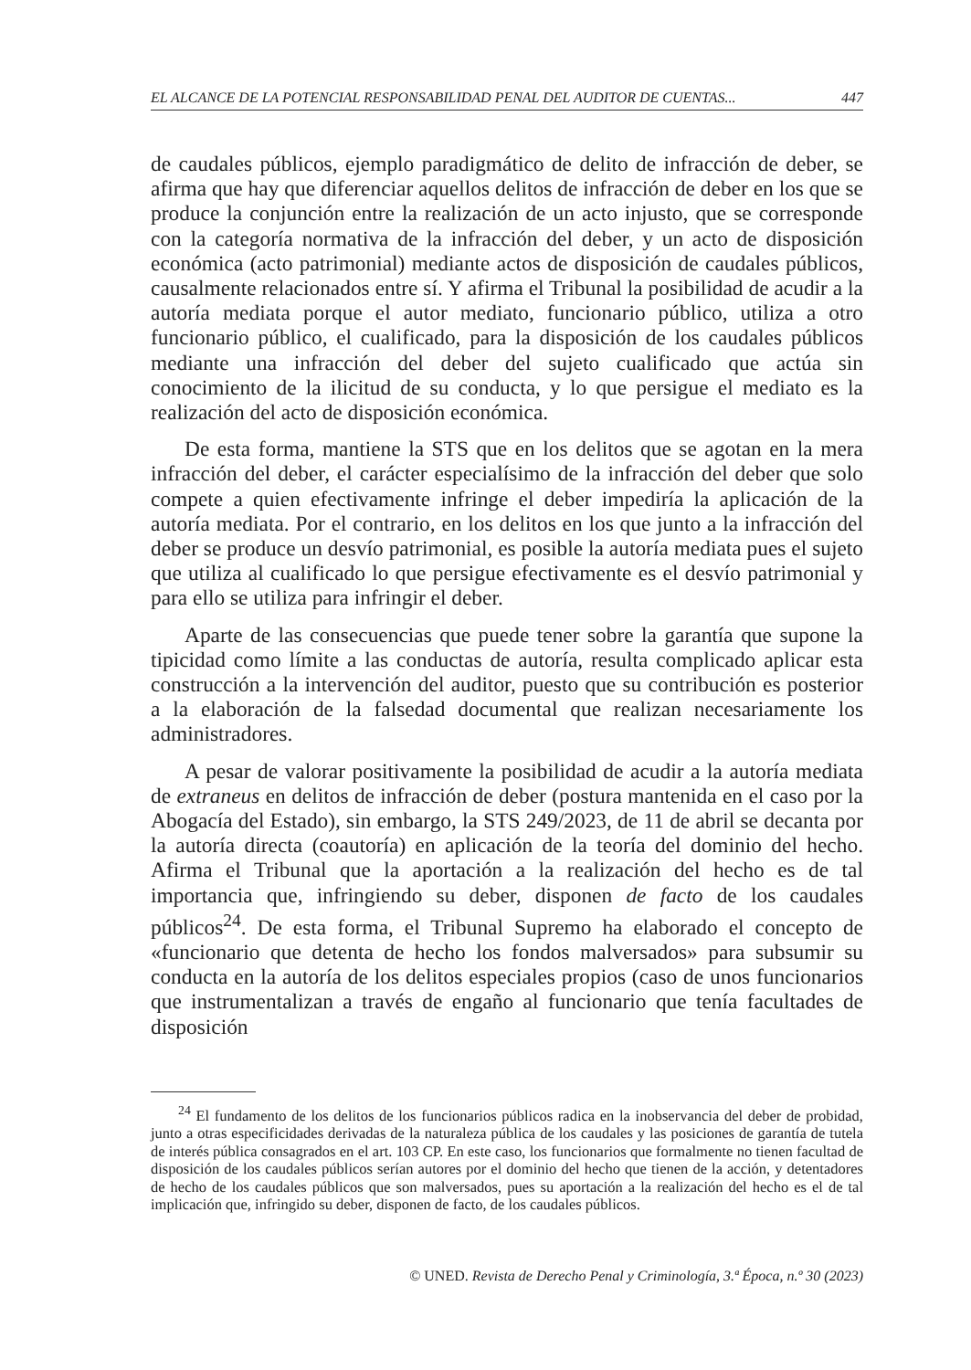EL ALCANCE DE LA POTENCIAL RESPONSABILIDAD PENAL DEL AUDITOR DE CUENTAS... 447
de caudales públicos, ejemplo paradigmático de delito de infracción de deber, se afirma que hay que diferenciar aquellos delitos de infracción de deber en los que se produce la conjunción entre la realización de un acto injusto, que se corresponde con la categoría normativa de la infracción del deber, y un acto de disposición económica (acto patrimonial) mediante actos de disposición de caudales públicos, causalmente relacionados entre sí. Y afirma el Tribunal la posibilidad de acudir a la autoría mediata porque el autor mediato, funcionario público, utiliza a otro funcionario público, el cualificado, para la disposición de los caudales públicos mediante una infracción del deber del sujeto cualificado que actúa sin conocimiento de la ilicitud de su conducta, y lo que persigue el mediato es la realización del acto de disposición económica.
De esta forma, mantiene la STS que en los delitos que se agotan en la mera infracción del deber, el carácter especialísimo de la infracción del deber que solo compete a quien efectivamente infringe el deber impediría la aplicación de la autoría mediata. Por el contrario, en los delitos en los que junto a la infracción del deber se produce un desvío patrimonial, es posible la autoría mediata pues el sujeto que utiliza al cualificado lo que persigue efectivamente es el desvío patrimonial y para ello se utiliza para infringir el deber.
Aparte de las consecuencias que puede tener sobre la garantía que supone la tipicidad como límite a las conductas de autoría, resulta complicado aplicar esta construcción a la intervención del auditor, puesto que su contribución es posterior a la elaboración de la falsedad documental que realizan necesariamente los administradores.
A pesar de valorar positivamente la posibilidad de acudir a la autoría mediata de extraneus en delitos de infracción de deber (postura mantenida en el caso por la Abogacía del Estado), sin embargo, la STS 249/2023, de 11 de abril se decanta por la autoría directa (coautoría) en aplicación de la teoría del dominio del hecho. Afirma el Tribunal que la aportación a la realización del hecho es de tal importancia que, infringiendo su deber, disponen de facto de los caudales públicos<sup>24</sup>. De esta forma, el Tribunal Supremo ha elaborado el concepto de «funcionario que detenta de hecho los fondos malversados» para subsumir su conducta en la autoría de los delitos especiales propios (caso de unos funcionarios que instrumentalizan a través de engaño al funcionario que tenía facultades de disposición
<sup>24</sup> El fundamento de los delitos de los funcionarios públicos radica en la inobservancia del deber de probidad, junto a otras especificidades derivadas de la naturaleza pública de los caudales y las posiciones de garantía de tutela de interés pública consagrados en el art. 103 CP. En este caso, los funcionarios que formalmente no tienen facultad de disposición de los caudales públicos serían autores por el dominio del hecho que tienen de la acción, y detentadores de hecho de los caudales públicos que son malversados, pues su aportación a la realización del hecho es el de tal implicación que, infringido su deber, disponen de facto, de los caudales públicos.
© UNED. Revista de Derecho Penal y Criminología, 3.ª Época, n.º 30 (2023)